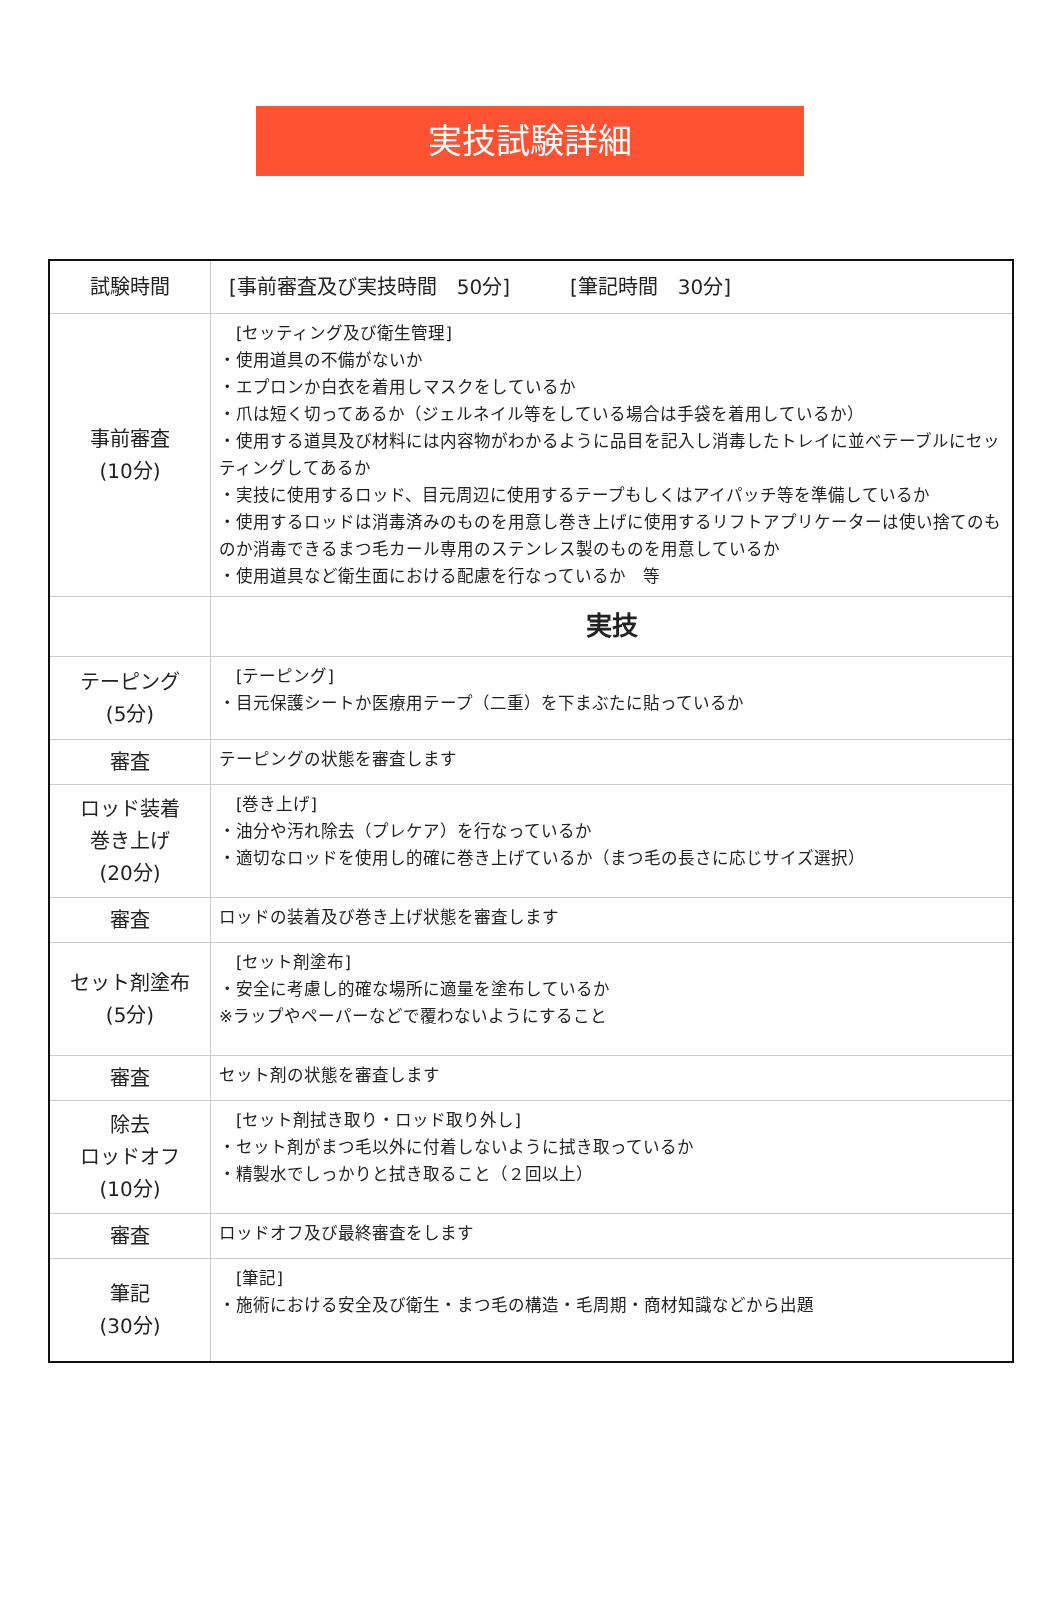実技試験詳細
| 試験時間 | [事前審査及び実技時間 50分] [筆記時間 30分] |
| 事前審査 (10分) | [セッティング及び衛生管理] ・使用道具の不備がないか ・エプロンか白衣を着用しマスクをしているか ・爪は短く切ってあるか（ジェルネイル等をしている場合は手袋を着用しているか） ・使用する道具及び材料には内容物がわかるように品目を記入し消毒したトレイに並べテーブルにセッティングしてあるか ・実技に使用するロッド、目元周辺に使用するテープもしくはアイパッチ等を準備しているか ・使用するロッドは消毒済みのものを用意し巻き上げに使用するリフトアプリケーターは使い捨てのものか消毒できるまつ毛カール専用のステンレス製のものを用意しているか ・使用道具など衛生面における配慮を行なっているか 等 |
| | 実技 |
| テーピング (5分) | [テーピング] ・目元保護シートか医療用テープ（二重）を下まぶたに貼っているか |
| 審査 | テーピングの状態を審査します |
| ロッド装着 巻き上げ (20分) | [巻き上げ] ・油分や汚れ除去（プレケア）を行なっているか ・適切なロッドを使用し的確に巻き上げているか（まつ毛の長さに応じサイズ選択） |
| 審査 | ロッドの装着及び巻き上げ状態を審査します |
| セット剤塗布 (5分) | [セット剤塗布] ・安全に考慮し的確な場所に適量を塗布しているか ※ラップやペーパーなどで覆わないようにすること |
| 審査 | セット剤の状態を審査します |
| 除去 ロッドオフ (10分) | [セット剤拭き取り・ロッド取り外し] ・セット剤がまつ毛以外に付着しないように拭き取っているか ・精製水でしっかりと拭き取ること（２回以上） |
| 審査 | ロッドオフ及び最終審査をします |
| 筆記 (30分) | [筆記] ・施術における安全及び衛生・まつ毛の構造・毛周期・商材知識などから出題 |